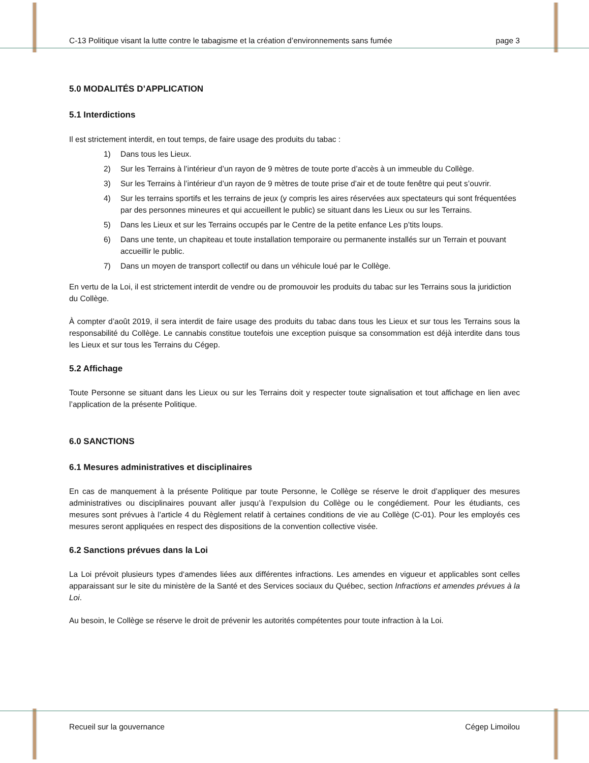C-13 Politique visant la lutte contre le tabagisme et la création d’environnements sans fumée page 3
5.0 MODALITÉS D’APPLICATION
5.1 Interdictions
Il est strictement interdit, en tout temps, de faire usage des produits du tabac :
1) Dans tous les Lieux.
2) Sur les Terrains à l’intérieur d’un rayon de 9 mètres de toute porte d’accès à un immeuble du Collège.
3) Sur les Terrains à l’intérieur d’un rayon de 9 mètres de toute prise d’air et de toute fenêtre qui peut s’ouvrir.
4) Sur les terrains sportifs et les terrains de jeux (y compris les aires réservées aux spectateurs qui sont fréquentées par des personnes mineures et qui accueillent le public) se situant dans les Lieux ou sur les Terrains.
5) Dans les Lieux et sur les Terrains occupés par le Centre de la petite enfance Les p’tits loups.
6) Dans une tente, un chapiteau et toute installation temporaire ou permanente installés sur un Terrain et pouvant accueillir le public.
7) Dans un moyen de transport collectif ou dans un véhicule loué par le Collège.
En vertu de la Loi, il est strictement interdit de vendre ou de promouvoir les produits du tabac sur les Terrains sous la juridiction du Collège.
À compter d’août 2019, il sera interdit de faire usage des produits du tabac dans tous les Lieux et sur tous les Terrains sous la responsabilité du Collège. Le cannabis constitue toutefois une exception puisque sa consommation est déjà interdite dans tous les Lieux et sur tous les Terrains du Cégep.
5.2 Affichage
Toute Personne se situant dans les Lieux ou sur les Terrains doit y respecter toute signalisation et tout affichage en lien avec l’application de la présente Politique.
6.0 SANCTIONS
6.1 Mesures administratives et disciplinaires
En cas de manquement à la présente Politique par toute Personne, le Collège se réserve le droit d’appliquer des mesures administratives ou disciplinaires pouvant aller jusqu’à l’expulsion du Collège ou le congédiement. Pour les étudiants, ces mesures sont prévues à l’article 4 du Règlement relatif à certaines conditions de vie au Collège (C-01). Pour les employés ces mesures seront appliquées en respect des dispositions de la convention collective visée.
6.2 Sanctions prévues dans la Loi
La Loi prévoit plusieurs types d‘amendes liées aux différentes infractions. Les amendes en vigueur et applicables sont celles apparaissant sur le site du ministère de la Santé et des Services sociaux du Québec, section Infractions et amendes prévues à la Loi.
Au besoin, le Collège se réserve le droit de prévenir les autorités compétentes pour toute infraction à la Loi.
Recueil sur la gouvernance Cégep Limoilou